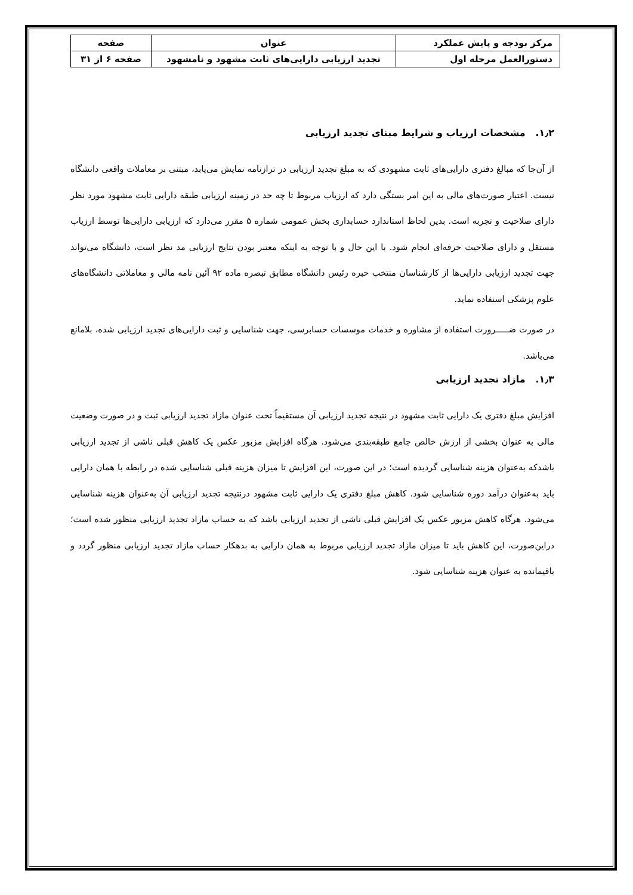| مرکز بودجه و پایش عملکرد | عنوان | صفحه |
| دستورالعمل مرحله اول | تجدید ارزیابی دارایی‌های ثابت مشهود و نامشهود | صفحه ۶ از ۳۱ |
۱٫۲. مشخصات ارزیاب و شرایط مبنای تجدید ارزیابی
از آن‌جا که مبالغ دفتری دارایی‌های ثابت مشهودی که به مبلغ تجدید ارزیابی در ترازنامه نمایش می‌یابد، مبتنی بر معاملات واقعی دانشگاه نیست. اعتبار صورت‌های مالی به این امر بستگی دارد که ارزیاب مربوط تا چه حد در زمینه ارزیابی طبقه دارایی ثابت مشهود مورد نظر دارای صلاحیت و تجربه است. بدین لحاظ استاندارد حسابداری بخش عمومی شماره ۵ مقرر می‌دارد که ارزیابی دارایی‌ها توسط ارزیاب مستقل و دارای صلاحیت حرفه‌ای انجام شود. با این حال و با توجه به اینکه معتبر بودن نتایج ارزیابی مد نظر است، دانشگاه می‌تواند جهت تجدید ارزیابی دارایی‌ها از کارشناسان منتخب خبره رئیس دانشگاه مطابق تبصره ماده ۹۲ آئین نامه مالی و معاملاتی دانشگاه‌های علوم پزشکی استفاده نماید.
در صورت ضـــــرورت استفاده از مشاوره و خدمات موسسات حسابرسی، جهت شناسایی و ثبت دارایی‌های تجدید ارزیابی شده، بلامانع می‌باشد.
۱٫۳. مازاد تجدید ارزیابی
افزایش مبلغ دفتری یک دارایی ثابت مشهود در نتیجه تجدید ارزیابی آن مستقیماً تحت عنوان مازاد تجدید ارزیابی ثبت و در صورت وضعیت مالی به عنوان بخشی از ارزش خالص جامع طبقه‌بندی می‌شود. هرگاه افزایش مزبور عکس یک کاهش قبلی ناشی از تجدید ارزیابی باشدکه به‌عنوان هزینه شناسایی گردیده است؛ در این صورت، این افزایش تا میزان هزینه قبلی شناسایی شده در رابطه با همان دارایی باید به‌عنوان درآمد دوره شناسایی شود. کاهش مبلغ دفتری یک دارایی ثابت مشهود درنتیجه تجدید ارزیابی آن به‌عنوان هزینه شناسایی می‌شود. هرگاه کاهش مزبور عکس یک افزایش قبلی ناشی از تجدید ارزیابی باشد که به حساب مازاد تجدید ارزیابی منظور شده است؛ دراین‌صورت، این کاهش باید تا میزان مازاد تجدید ارزیابی مربوط به همان دارایی به بدهکار حساب مازاد تجدید ارزیابی منظور گردد و باقیمانده به عنوان هزینه شناسایی شود.